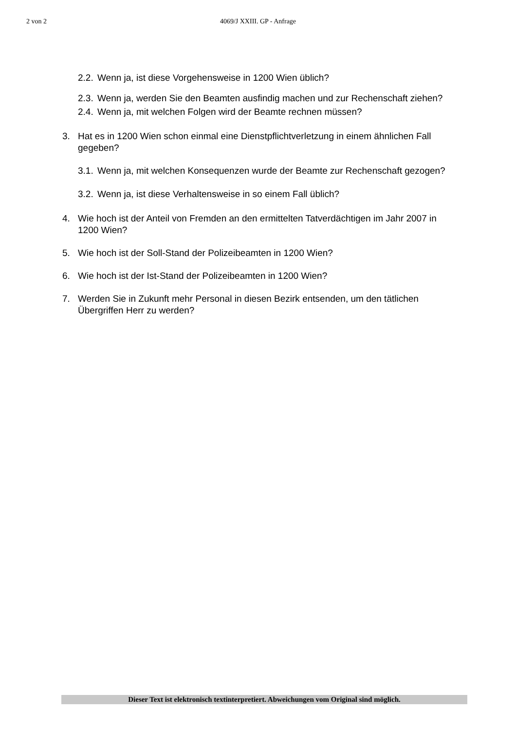2 von 2
4069/J XXIII. GP - Anfrage
2.2. Wenn ja, ist diese Vorgehensweise in 1200 Wien üblich?
2.3. Wenn ja, werden Sie den Beamten ausfindig machen und zur Rechenschaft ziehen?
2.4. Wenn ja, mit welchen Folgen wird der Beamte rechnen müssen?
3. Hat es in 1200 Wien schon einmal eine Dienstpflichtverletzung in einem ähnlichen Fall gegeben?
3.1. Wenn ja, mit welchen Konsequenzen wurde der Beamte zur Rechenschaft gezogen?
3.2. Wenn ja, ist diese Verhaltensweise in so einem Fall üblich?
4. Wie hoch ist der Anteil von Fremden an den ermittelten Tatverdächtigen im Jahr 2007 in 1200 Wien?
5. Wie hoch ist der Soll-Stand der Polizeibeamten in 1200 Wien?
6. Wie hoch ist der Ist-Stand der Polizeibeamten in 1200 Wien?
7. Werden Sie in Zukunft mehr Personal in diesen Bezirk entsenden, um den tätlichen Übergriffen Herr zu werden?
Dieser Text ist elektronisch textinterpretiert. Abweichungen vom Original sind möglich.